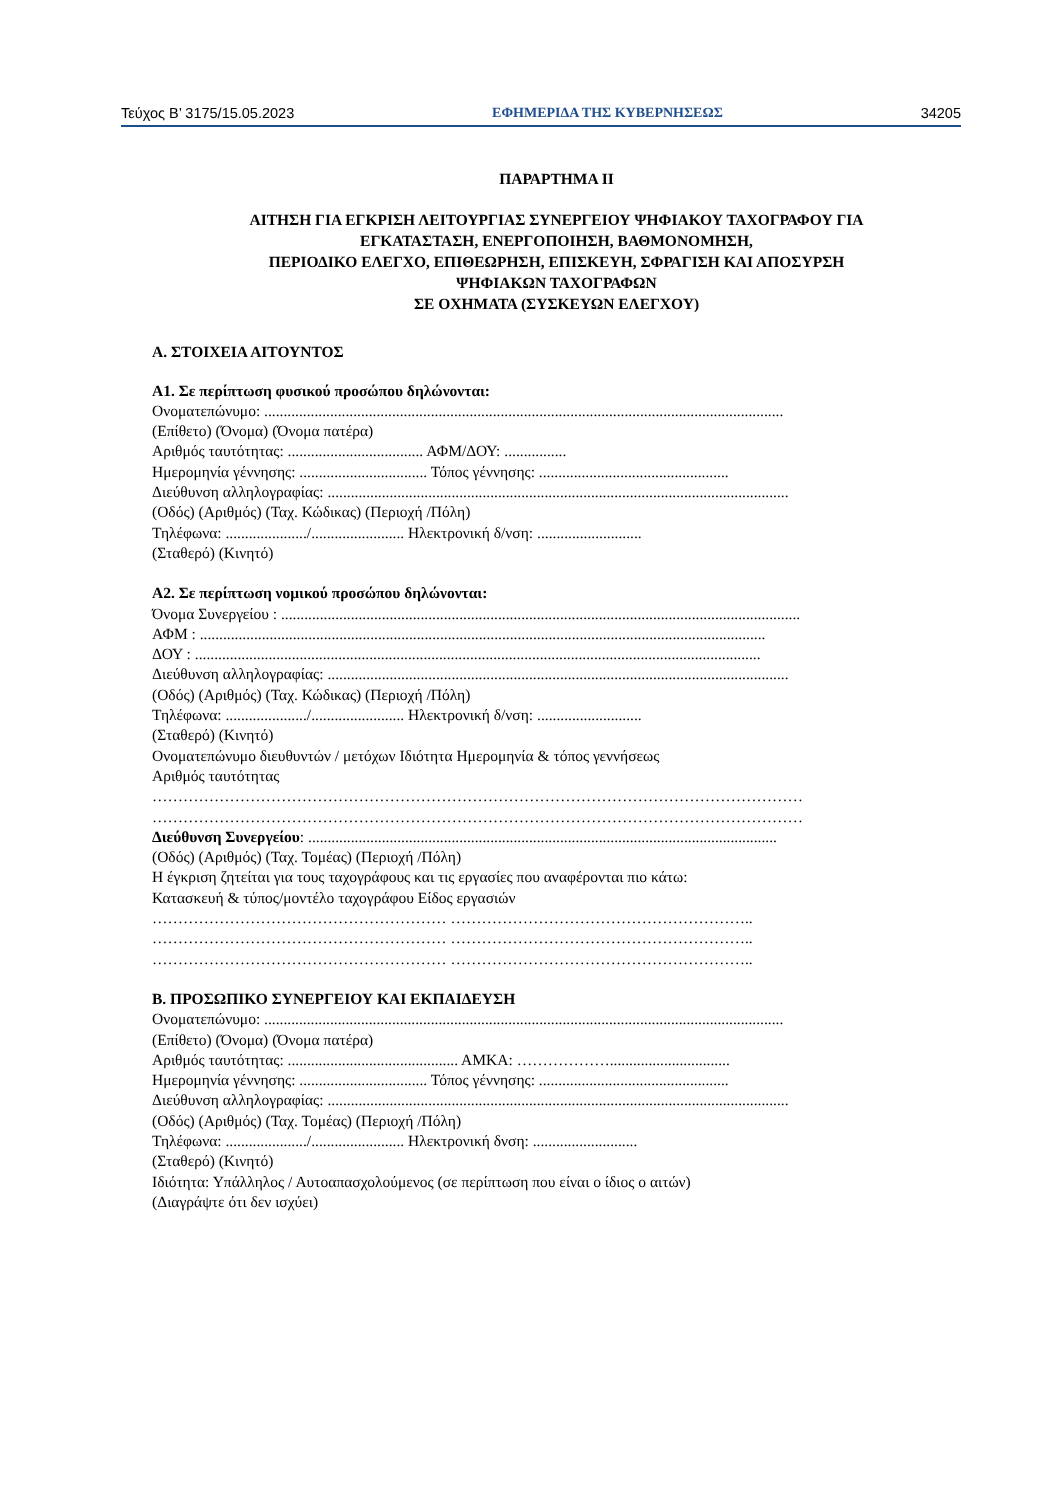Τεύχος Β’ 3175/15.05.2023 ΕΦΗΜΕΡΙΔΑ ΤΗΣ ΚΥΒΕΡΝΗΣΕΩΣ 34205
ΠΑΡΑΡΤΗΜΑ ΙΙ
ΑΙΤΗΣΗ ΓΙΑ ΕΓΚΡΙΣΗ ΛΕΙΤΟΥΡΓΙΑΣ ΣΥΝΕΡΓΕΙΟΥ ΨΗΦΙΑΚΟΥ ΤΑΧΟΓΡΑΦΟΥ ΓΙΑ
ΕΓΚΑΤΑΣΤΑΣΗ, ΕΝΕΡΓΟΠΟΙΗΣΗ, ΒΑΘΜΟΝΟΜΗΣΗ,
ΠΕΡΙΟΔΙΚΟ ΕΛΕΓΧΟ, ΕΠΙΘΕΩΡΗΣΗ, ΕΠΙΣΚΕΥΗ, ΣΦΡΑΓΙΣΗ ΚΑΙ ΑΠΟΣΥΡΣΗ
ΨΗΦΙΑΚΩΝ ΤΑΧΟΓΡΑΦΩΝ
ΣΕ ΟΧΗΜΑΤΑ (ΣΥΣΚΕΥΩΝ ΕΛΕΓΧΟΥ)
Α. ΣΤΟΙΧΕΙΑ ΑΙΤΟΥΝΤΟΣ
Α1. Σε περίπτωση φυσικού προσώπου δηλώνονται:
Ονοματεπώνυμο: ......................................................................................................................................
(Επίθετο) (Όνομα) (Όνομα πατέρα)
Αριθμός ταυτότητας: ................................... ΑΦΜ/ΔΟΥ: ................
Ημερομηνία γέννησης: ................................. Τόπος γέννησης: .................................................
Διεύθυνση αλληλογραφίας: .......................................................................................................................
(Οδός) (Αριθμός) (Ταχ. Κώδικας) (Περιοχή /Πόλη)
Τηλέφωνα: ...................../........................ Ηλεκτρονική δ/νση: ...........................
(Σταθερό) (Κινητό)
Α2. Σε περίπτωση νομικού προσώπου δηλώνονται:
Όνομα Συνεργείου : ......................................................................................................................................
ΑΦΜ : ..................................................................................................................................................
ΔΟΥ : ..................................................................................................................................................
Διεύθυνση αλληλογραφίας: .......................................................................................................................
(Οδός) (Αριθμός) (Ταχ. Κώδικας) (Περιοχή /Πόλη)
Τηλέφωνα: ...................../........................ Ηλεκτρονική δ/νση: ...........................
(Σταθερό) (Κινητό)
Ονοματεπώνυμο διευθυντών / μετόχων Ιδιότητα Ημερομηνία & τόπος γεννήσεως
Αριθμός ταυτότητας
………………………………………………………………………………………………………………
………………………………………………………………………………………………………………
Διεύθυνση Συνεργείου: .........................................................................................................................
(Οδός) (Αριθμός) (Ταχ. Τομέας) (Περιοχή /Πόλη)
Η έγκριση ζητείται για τους ταχογράφους και τις εργασίες που αναφέρονται πιο κάτω:
Κατασκευή & τύπος/μοντέλο ταχογράφου Είδος εργασιών
………………………………………………… …………………………………………………..
………………………………………………… …………………………………………………..
………………………………………………… …………………………………………………..
Β. ΠΡΟΣΩΠΙΚΟ ΣΥΝΕΡΓΕΙΟΥ ΚΑΙ ΕΚΠΑΙΔΕΥΣΗ
Ονοματεπώνυμο: ......................................................................................................................................
(Επίθετο) (Όνομα) (Όνομα πατέρα)
Αριθμός ταυτότητας: ............................................ ΑΜΚΑ: ………………...............................
Ημερομηνία γέννησης: ................................. Τόπος γέννησης: .................................................
Διεύθυνση αλληλογραφίας: .......................................................................................................................
(Οδός) (Αριθμός) (Ταχ. Τομέας) (Περιοχή /Πόλη)
Τηλέφωνα: ...................../........................ Ηλεκτρονική δνση: ...........................
(Σταθερό) (Κινητό)
Ιδιότητα: Υπάλληλος / Αυτοαπασχολούμενος (σε περίπτωση που είναι ο ίδιος ο αιτών)
(Διαγράψτε ότι δεν ισχύει)